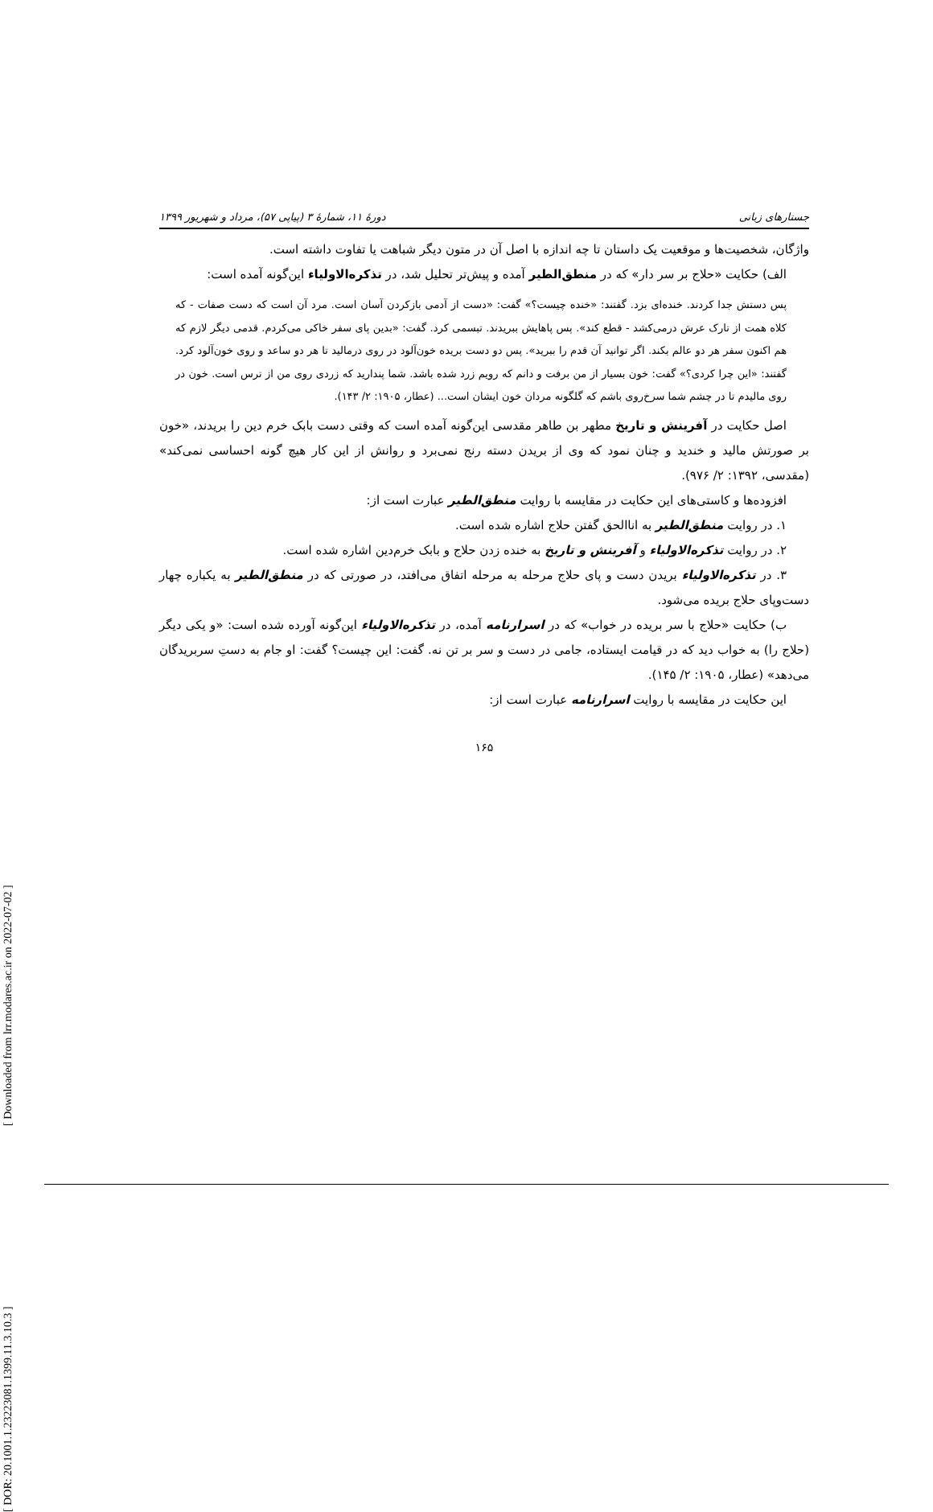جستارهای زبانی دورهٔ ۱۱، شمارهٔ ۳ (پیاپی ۵۷)، مرداد و شهریور ۱۳۹۹
واژگان، شخصیت‌ها و موقعیت یک داستان تا چه اندازه با اصل آن در متون دیگر شباهت یا تفاوت داشته است.
الف) حکایت «حلاج بر سر دار» که در منطق‌الطیر آمده و پیش‌تر تحلیل شد، در تذکره‌الاولیاء این‌گونه آمده است:
پس دستش جدا کردند. خنده‌ای بزد. گفتند: «خنده چیست؟» گفت: «دست از آدمی بازکردن آسان است. مرد آن است که دست صفات - که کلاه همت از تارک عرش درمی‌کشد - قطع کند». پس پاهایش ببریدند. تبسمی کرد. گفت: «بدین پای سفر خاکی می‌کردم. قدمی دیگر لازم که هم اکنون سفر هر دو عالم بکند. اگر توانید آن قدم را ببرید». پس دو دست بریده خون‌آلود در روی درمالید تا هر دو ساعد و روی خون‌آلود کرد. گفتند: «این چرا کردی؟» گفت: خون بسیار از من برفت و دانم که رویم زرد شده باشد. شما پندارید که زردی روی من از ترس است. خون در روی مالیدم تا در چشم شما سرخ‌روی باشم که گلگونه مردان خون ایشان است... (عطار، ۱۹۰۵: ۲/ ۱۴۳).
اصل حکایت در آفرینش و تاریخ مطهر بن طاهر مقدسی این‌گونه آمده است که وقتی دست بابک خرم دین را بریدند، «خون بر صورتش مالید و خندید و چنان نمود که وی از بریدن دسته رنج نمی‌برد و روانش از این کار هیچ گونه احساسی نمی‌کند» (مقدسی، ۱۳۹۲: ۲/ ۹۷۶).
افزوده‌ها و کاستی‌های این حکایت در مقایسه با روایت منطق‌الطیر عبارت است از:
۱. در روایت منطق‌الطیر به اناالحق گفتن حلاج اشاره شده است.
۲. در روایت تذکره‌الاولیاء و آفرینش و تاریخ به خنده زدن حلاج و بابک خرم‌دین اشاره شده است.
۳. در تذکره‌الاولیاء بریدن دست و پای حلاج مرحله به مرحله اتفاق می‌افتد، در صورتی که در منطق‌الطیر به یکباره چهار دست‌وپای حلاج بریده می‌شود.
ب) حکایت «حلاج با سر بریده در خواب» که در اسرارنامه آمده، در تذکره‌الاولیاء این‌گونه آورده شده است: «و یکی دیگر (حلاج را) به خواب دید که در قیامت ایستاده، جامی در دست و سر بر تن نه. گفت: این چیست؟ گفت: او جام به دستِ سربریدگان می‌دهد» (عطار، ۱۹۰۵: ۲/ ۱۴۵).
این حکایت در مقایسه با روایت اسرارنامه عبارت است از:
۱۶۵
[ Downloaded from lrr.modares.ac.ir on 2022-07-02 ]
[ DOR: 20.1001.1.23223081.1399.11.3.10.3 ]